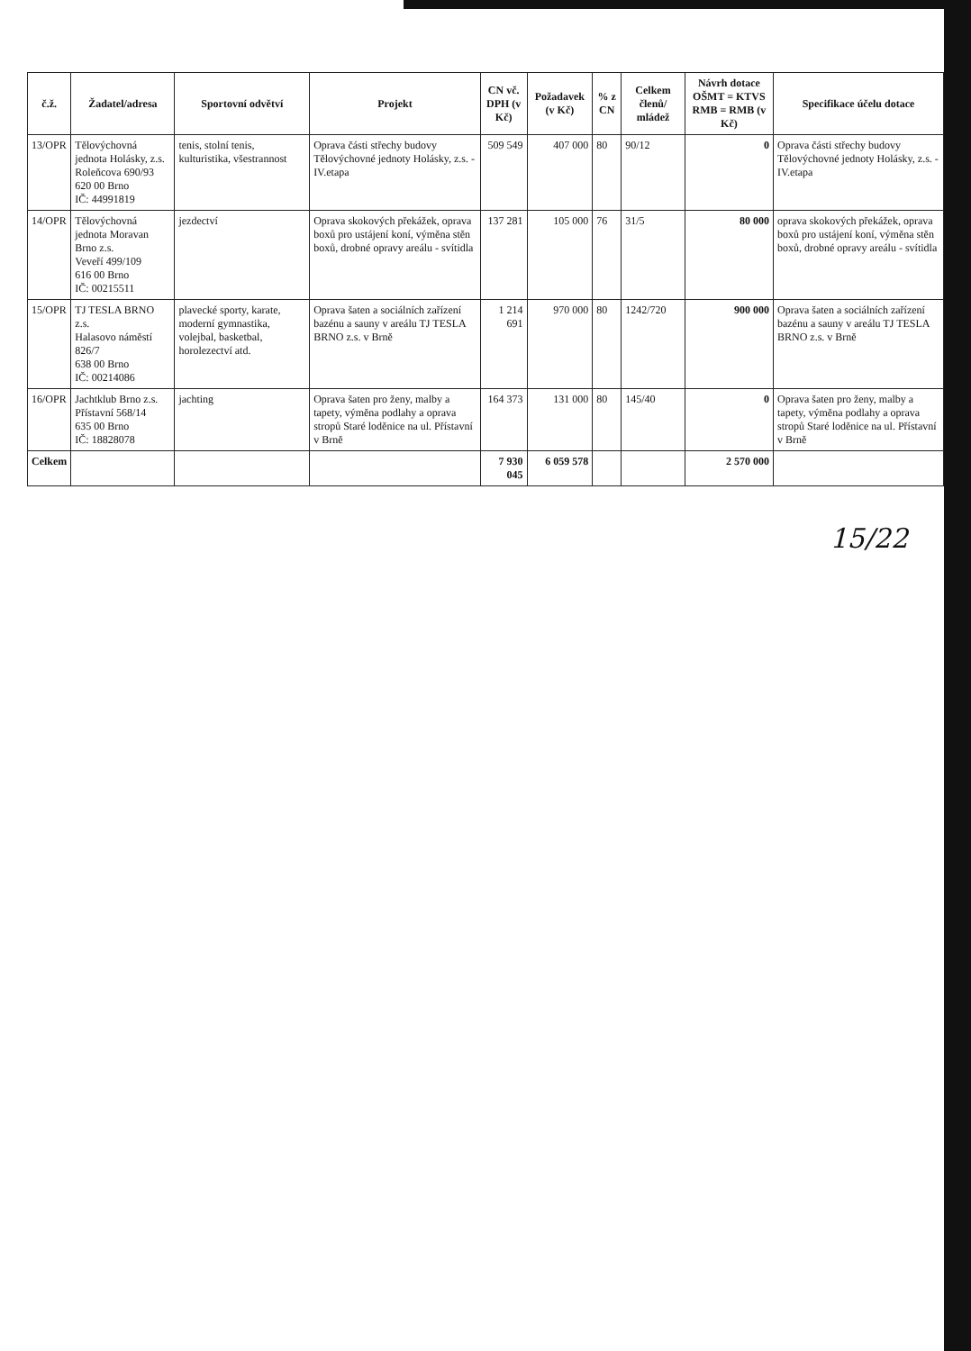| č.ž. | Žadatel/adresa | Sportovní odvětví | Projekt | CN vč. DPH (v Kč) | Požadavek (v Kč) | % z CN | Celkem členů/ mládež | Návrh dotace OŠMT = KTVS RMB = RMB (v Kč) | Specifikace účelu dotace |
| --- | --- | --- | --- | --- | --- | --- | --- | --- | --- |
| 13/OPR | Tělovýchovná jednota Holásky, z.s. Roleňcova 690/93 620 00 Brno IČ: 44991819 | tenis, stolní tenis, kulturistika, všestrannost | Oprava části střechy budovy Tělovýchovné jednoty Holásky, z.s. - IV.etapa | 509 549 | 407 000 | 80 | 90/12 | 0 | Oprava části střechy budovy Tělovýchovné jednoty Holásky, z.s. - IV.etapa |
| 14/OPR | Tělovýchovná jednota Moravan Brno z.s. Veveří 499/109 616 00 Brno IČ: 00215511 | jezdectví | Oprava skokových překážek, oprava boxů pro ustájení koní, výměna stěn boxů, drobné opravy areálu - svítidla | 137 281 | 105 000 | 76 | 31/5 | 80 000 | oprava skokových překážek, oprava boxů pro ustájení koní, výměna stěn boxů, drobné opravy areálu - svítidla |
| 15/OPR | TJ TESLA BRNO z.s. Halasovo náměstí 826/7 638 00 Brno IČ: 00214086 | plavecké sporty, karate, moderní gymnastika, volejbal, basketbal, horolezectví atd. | Oprava šaten a sociálních zařízení bazénu a sauny v areálu TJ TESLA BRNO z.s. v Brně | 1 214 691 | 970 000 | 80 | 1242/720 | 900 000 | Oprava šaten a sociálních zařízení bazénu a sauny v areálu TJ TESLA BRNO z.s. v Brně |
| 16/OPR | Jachtklub Brno z.s. Přístavní 568/14 635 00 Brno IČ: 18828078 | jachting | Oprava šaten pro ženy, malby a tapety, výměna podlahy a oprava stropů Staré loděnice na ul. Přístavní v Brně | 164 373 | 131 000 | 80 | 145/40 | 0 | Oprava šaten pro ženy, malby a tapety, výměna podlahy a oprava stropů Staré loděnice na ul. Přístavní v Brně |
| Celkem | | | | 7 930 045 | 6 059 578 | | | 2 570 000 | |
15/22